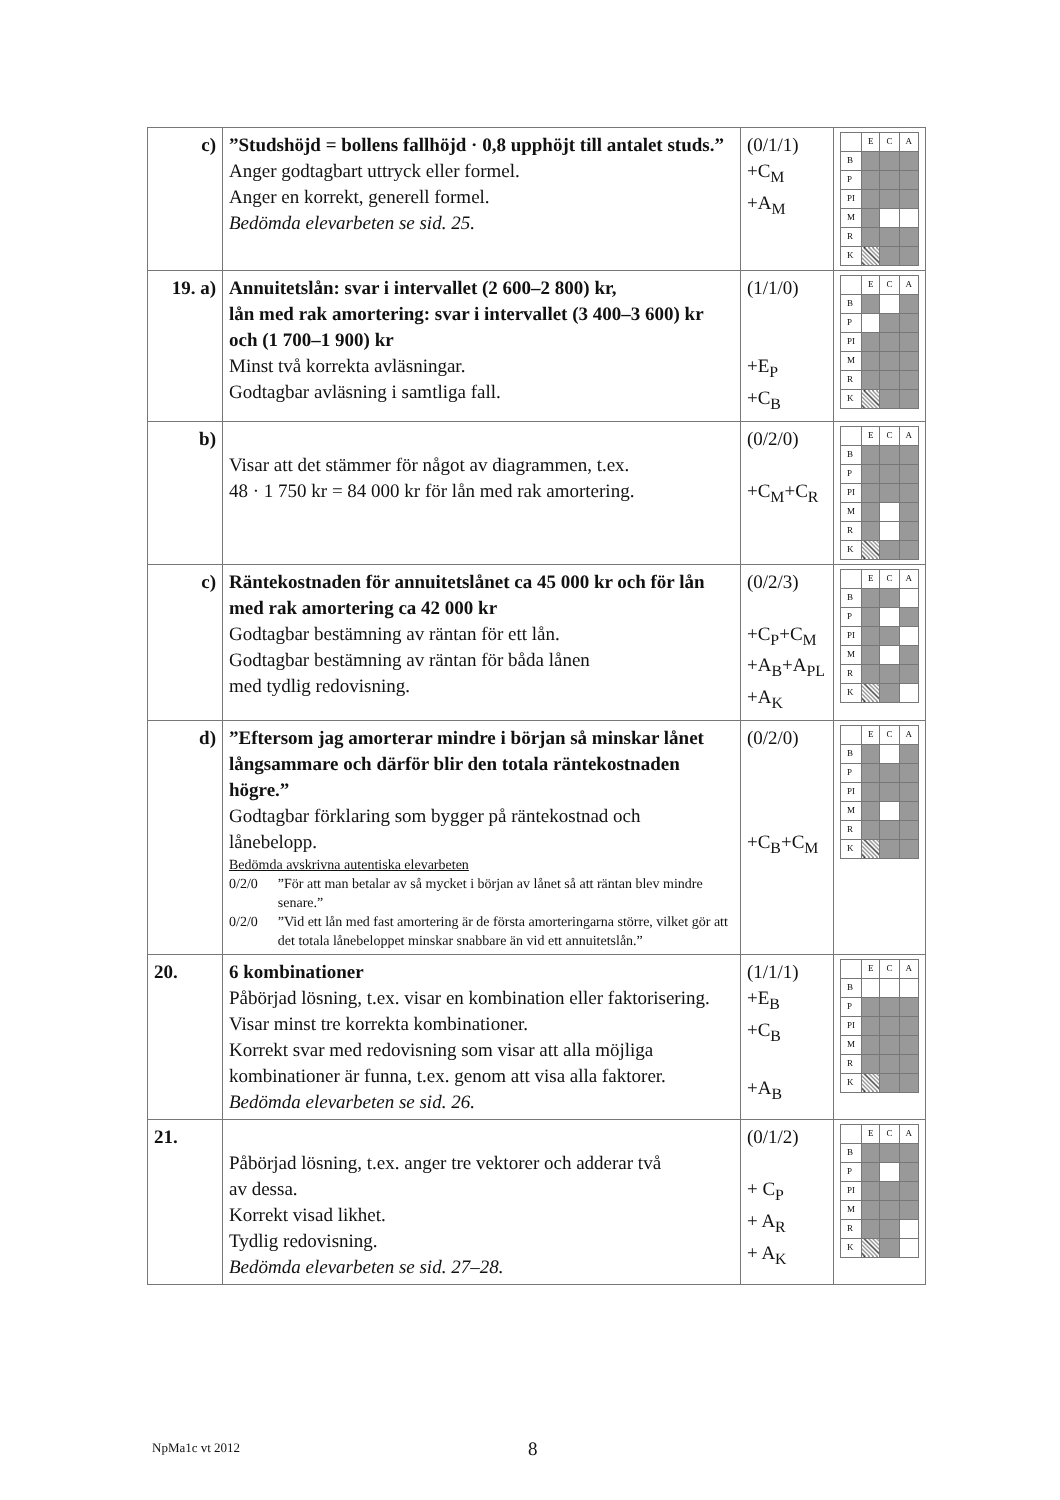| c) | ”Studshöjd = bollens fallhöjd · 0,8 upphöjt till antalet studs.” Anger godtagbart uttryck eller formel. Anger en korrekt, generell formel. Bedömda elevarbeten se sid. 25. | (0/1/1) +C<sub>M</sub> +A<sub>M</sub> | / / E / C / A / / B / / / / / P / / / / / PI / / / / / M / / / / / R / / / / / K / / / / |
| 19. a) | Annuitetslån: svar i intervallet (2 600–2 800) kr, lån med rak amortering: svar i intervallet (3 400–3 600) kr och (1 700–1 900) kr Minst två korrekta avläsningar. Godtagbar avläsning i samtliga fall. | (1/1/0) +E<sub>P</sub> +C<sub>B</sub> | / / E / C / A / / B / / / / / P / / / / / PI / / / / / M / / / / / R / / / / / K / / / / |
| b) | Visar att det stämmer för något av diagrammen, t.ex. 48 · 1 750 kr = 84 000 kr för lån med rak amortering. | (0/2/0) +C<sub>M</sub>+C<sub>R</sub> | / / E / C / A / / B / / / / / P / / / / / PI / / / / / M / / / / / R / / / / / K / / / / |
| c) | Räntekostnaden för annuitetslånet ca 45 000 kr och för lån med rak amortering ca 42 000 kr Godtagbar bestämning av räntan för ett lån. Godtagbar bestämning av räntan för båda lånen med tydlig redovisning. | (0/2/3) +C<sub>P</sub>+C<sub>M</sub> +A<sub>B</sub>+A<sub>PL</sub> +A<sub>K</sub> | / / E / C / A / / B / / / / / P / / / / / PI / / / / / M / / / / / R / / / / / K / / / / |
| d) | ”Eftersom jag amorterar mindre i början så minskar lånet långsammare och därför blir den totala räntekostnaden högre.” Godtagbar förklaring som bygger på räntekostnad och lånebelopp. Bedömda avskrivna autentiska elevarbeten / 0/2/0 / ”För att man betalar av så mycket i början av lånet så att räntan blev mindre senare.” / / 0/2/0 / ”Vid ett lån med fast amortering är de första amorteringarna större, vilket gör att det totala lånebeloppet minskar snabbare än vid ett annuitetslån.” / | (0/2/0) +C<sub>B</sub>+C<sub>M</sub> | / / E / C / A / / B / / / / / P / / / / / PI / / / / / M / / / / / R / / / / / K / / / / |
| 20. | 6 kombinationer Påbörjad lösning, t.ex. visar en kombination eller faktorisering. Visar minst tre korrekta kombinationer. Korrekt svar med redovisning som visar att alla möjliga kombinationer är funna, t.ex. genom att visa alla faktorer. Bedömda elevarbeten se sid. 26. | (1/1/1) +E<sub>B</sub> +C<sub>B</sub> +A<sub>B</sub> | / / E / C / A / / B / / / / / P / / / / / PI / / / / / M / / / / / R / / / / / K / / / / |
| 21. | Påbörjad lösning, t.ex. anger tre vektorer och adderar två av dessa. Korrekt visad likhet. Tydlig redovisning. Bedömda elevarbeten se sid. 27–28. | (0/1/2) + C<sub>P</sub> + A<sub>R</sub> + A<sub>K</sub> | / / E / C / A / / B / / / / / P / / / / / PI / / / / / M / / / / / R / / / / / K / / / / |
NpMa1c vt 2012 8